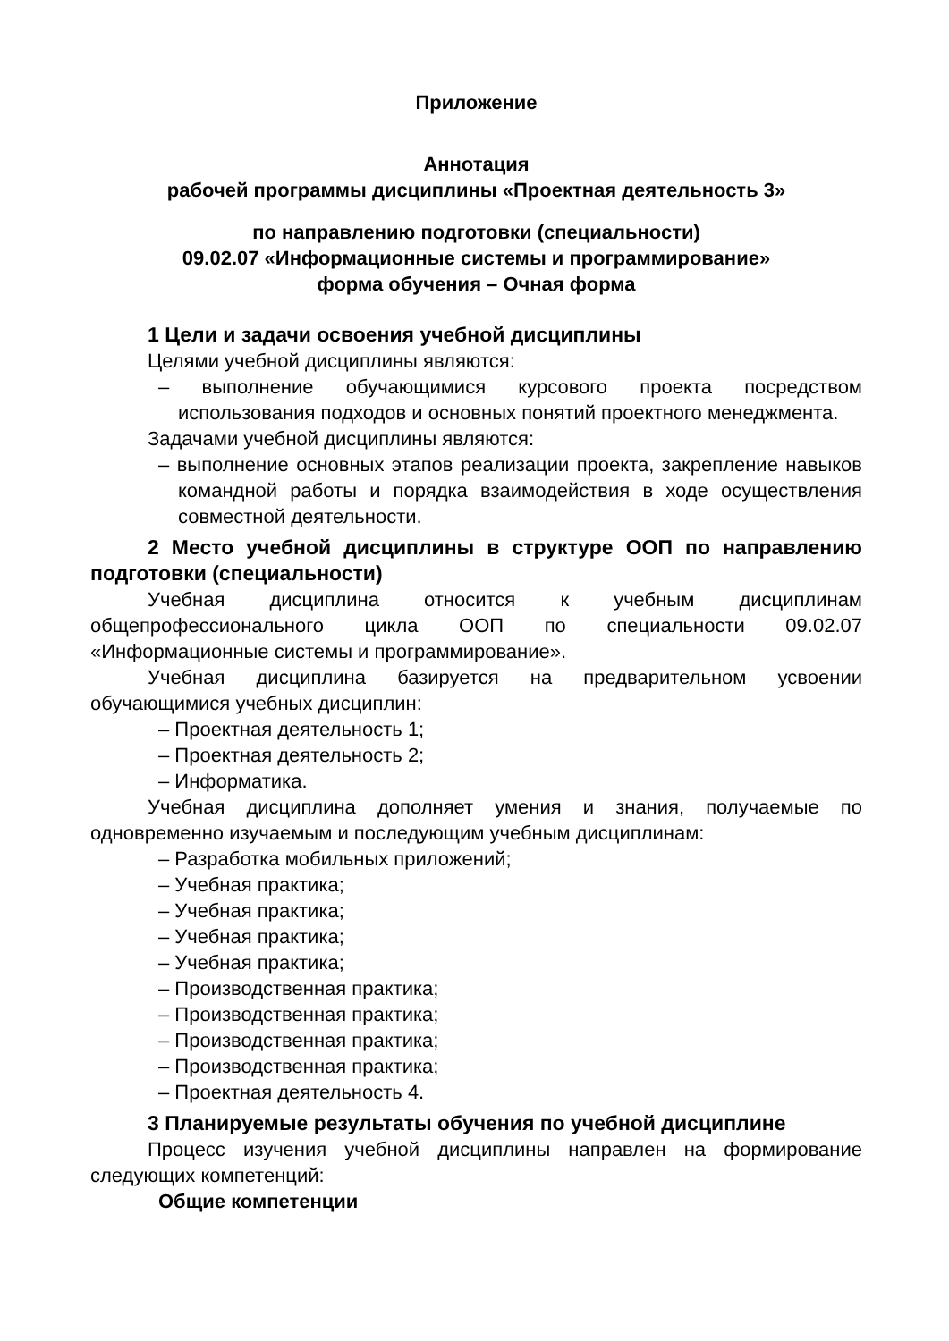Приложение
Аннотация
рабочей программы дисциплины «Проектная деятельность 3»
по направлению подготовки (специальности)
09.02.07 «Информационные системы и программирование»
форма обучения – Очная форма
1 Цели и задачи освоения учебной дисциплины
Целями учебной дисциплины являются:
– выполнение обучающимися курсового проекта посредством использования подходов и основных понятий проектного менеджмента.
Задачами учебной дисциплины являются:
– выполнение основных этапов реализации проекта, закрепление навыков командной работы и порядка взаимодействия в ходе осуществления совместной деятельности.
2 Место учебной дисциплины в структуре ООП по направлению подготовки (специальности)
Учебная дисциплина относится к учебным дисциплинам общепрофессионального цикла ООП по специальности 09.02.07 «Информационные системы и программирование».
Учебная дисциплина базируется на предварительном усвоении обучающимися учебных дисциплин:
– Проектная деятельность 1;
– Проектная деятельность 2;
– Информатика.
Учебная дисциплина дополняет умения и знания, получаемые по одновременно изучаемым и последующим учебным дисциплинам:
– Разработка мобильных приложений;
– Учебная практика;
– Учебная практика;
– Учебная практика;
– Учебная практика;
– Производственная практика;
– Производственная практика;
– Производственная практика;
– Производственная практика;
– Проектная деятельность 4.
3 Планируемые результаты обучения по учебной дисциплине
Процесс изучения учебной дисциплины направлен на формирование следующих компетенций:
Общие компетенции